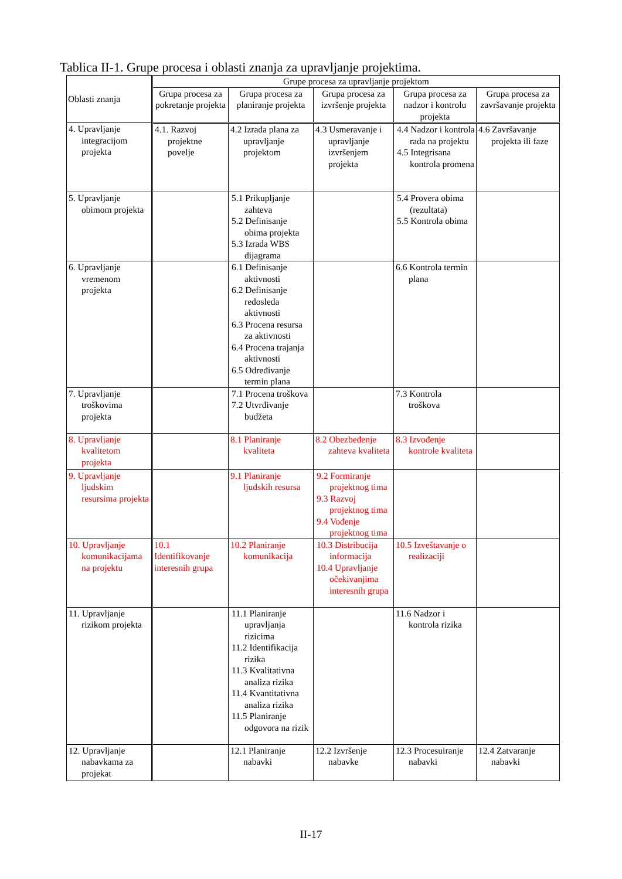Tablica II-1. Grupe procesa i oblasti znanja za upravljanje projektima.
| Oblasti znanja | Grupe procesa za upravljanje projektom | | | | |
| --- | --- | --- | --- | --- | --- |
| | Grupa procesa za pokretanje projekta | Grupa procesa za planiranje projekta | Grupa procesa za izvršenje projekta | Grupa procesa za nadzor i kontrolu projekta | Grupa procesa za završavanje projekta |
| 4. Upravljanje integracijom projekta | 4.1. Razvoj projektne povelje | 4.2 Izrada plana za upravljanje projektom | 4.3 Usmeravanje i upravljanje izvršenjem projekta | 4.4 Nadzor i kontrola rada na projektu 4.5 Integrisana kontrola promena | 4.6 Završavanje projekta ili faze |
| 5. Upravljanje obimom projekta | | 5.1 Prikupljanje zahteva 5.2 Definisanje obima projekta 5.3 Izrada WBS dijagrama | | 5.4 Provera obima (rezultata) 5.5 Kontrola obima | |
| 6. Upravljanje vremenom projekta | | 6.1 Definisanje aktivnosti 6.2 Definisanje redosleda aktivnosti 6.3 Procena resursa za aktivnosti 6.4 Procena trajanja aktivnosti 6.5 Određivanje termin plana | | 6.6 Kontrola termin plana | |
| 7. Upravljanje troškovima projekta | | 7.1 Procena troškova 7.2 Utvrđivanje budžeta | | 7.3 Kontrola troškova | |
| 8. Upravljanje kvalitetom projekta | | 8.1 Planiranje kvaliteta | 8.2 Obezbeđenje zahteva kvaliteta | 8.3 Izvođenje kontrole kvaliteta | |
| 9. Upravljanje ljudskim resursima projekta | | 9.1 Planiranje ljudskih resursa | 9.2 Formiranje projektnog tima 9.3 Razvoj projektnog tima 9.4 Vođenje projektnog tima | | |
| 10. Upravljanje komunikacijama na projektu | 10.1 Identifikovanje interesnih grupa | 10.2 Planiranje komunikacija | 10.3 Distribucija informacija 10.4 Upravljanje očekivanjima interesnih grupa | 10.5 Izveštavanje o realizaciji | |
| 11. Upravljanje rizikom projekta | | 11.1 Planiranje upravljanja rizicima 11.2 Identifikacija rizika 11.3 Kvalitativna analiza rizika 11.4 Kvantitativna analiza rizika 11.5 Planiranje odgovora na rizik | | 11.6 Nadzor i kontrola rizika | |
| 12. Upravljanje nabavkama za projekat | | 12.1 Planiranje nabavki | 12.2 Izvršenje nabavke | 12.3 Procesuiranje nabavki | 12.4 Zatvaranje nabavki |
II-17